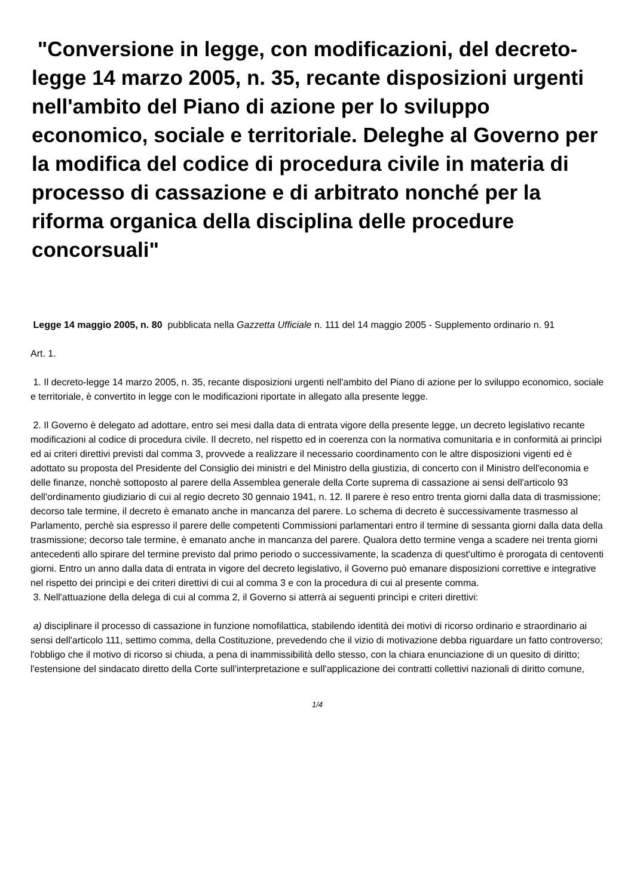"Conversione in legge, con modificazioni, del decreto-legge 14 marzo 2005, n. 35, recante disposizioni urgenti nell'ambito del Piano di azione per lo sviluppo economico, sociale e territoriale. Deleghe al Governo per la modifica del codice di procedura civile in materia di processo di cassazione e di arbitrato nonché per la riforma organica della disciplina delle procedure concorsuali"
Legge 14 maggio 2005, n. 80 pubblicata nella Gazzetta Ufficiale n. 111 del 14 maggio 2005 - Supplemento ordinario n. 91
Art. 1.
1. Il decreto-legge 14 marzo 2005, n. 35, recante disposizioni urgenti nell'ambito del Piano di azione per lo sviluppo economico, sociale e territoriale, è convertito in legge con le modificazioni riportate in allegato alla presente legge.
2. Il Governo è delegato ad adottare, entro sei mesi dalla data di entrata vigore della presente legge, un decreto legislativo recante modificazioni al codice di procedura civile. Il decreto, nel rispetto ed in coerenza con la normativa comunitaria e in conformità ai princìpi ed ai criteri direttivi previsti dal comma 3, provvede a realizzare il necessario coordinamento con le altre disposizioni vigenti ed è adottato su proposta del Presidente del Consiglio dei ministri e del Ministro della giustizia, di concerto con il Ministro dell'economia e delle finanze, nonchè sottoposto al parere della Assemblea generale della Corte suprema di cassazione ai sensi dell'articolo 93 dell'ordinamento giudiziario di cui al regio decreto 30 gennaio 1941, n. 12. Il parere è reso entro trenta giorni dalla data di trasmissione; decorso tale termine, il decreto è emanato anche in mancanza del parere. Lo schema di decreto è successivamente trasmesso al Parlamento, perchè sia espresso il parere delle competenti Commissioni parlamentari entro il termine di sessanta giorni dalla data della trasmissione; decorso tale termine, è emanato anche in mancanza del parere. Qualora detto termine venga a scadere nei trenta giorni antecedenti allo spirare del termine previsto dal primo periodo o successivamente, la scadenza di quest'ultimo è prorogata di centoventi giorni. Entro un anno dalla data di entrata in vigore del decreto legislativo, il Governo può emanare disposizioni correttive e integrative nel rispetto dei princìpi e dei criteri direttivi di cui al comma 3 e con la procedura di cui al presente comma.
3. Nell'attuazione della delega di cui al comma 2, il Governo si atterrà ai seguenti princìpi e criteri direttivi:
a) disciplinare il processo di cassazione in funzione nomofilattica, stabilendo identità dei motivi di ricorso ordinario e straordinario ai sensi dell'articolo 111, settimo comma, della Costituzione, prevedendo che il vizio di motivazione debba riguardare un fatto controverso; l'obbligo che il motivo di ricorso si chiuda, a pena di inammissibilità dello stesso, con la chiara enunciazione di un quesito di diritto; l'estensione del sindacato diretto della Corte sull'interpretazione e sull'applicazione dei contratti collettivi nazionali di diritto comune,
1/4